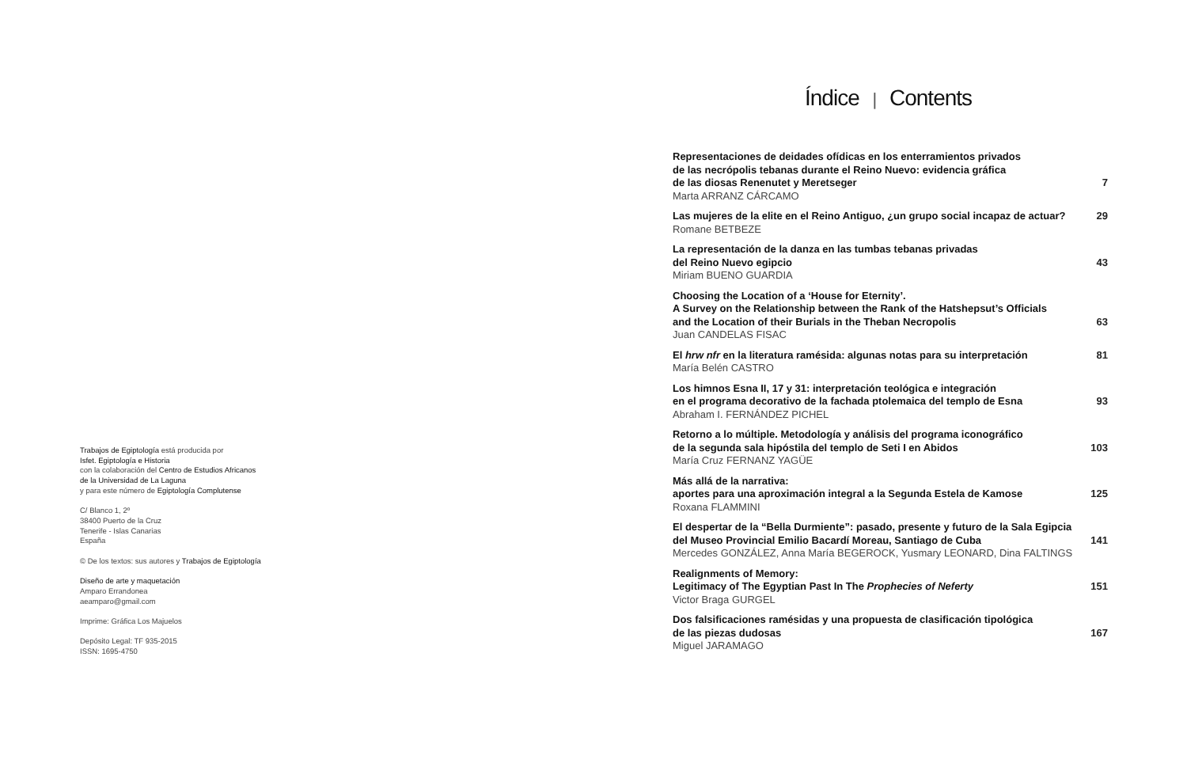Trabajos de Egiptología está producida por
Isfet. Egiptología e Historia
con la colaboración del Centro de Estudios Africanos
de la Universidad de La Laguna
y para este número de Egiptología Complutense
C/ Blanco 1, 2º
38400 Puerto de la Cruz
Tenerife - Islas Canarias
España
© De los textos: sus autores y Trabajos de Egiptología
Diseño de arte y maquetación
Amparo Errandonea
aeamparo@gmail.com
Imprime: Gráfica Los Majuelos
Depósito Legal: TF 935-2015
ISSN: 1695-4750
Índice | Contents
Representaciones de deidades ofídicas en los enterramientos privados
de las necrópolis tebanas durante el Reino Nuevo: evidencia gráfica
de las diosas Renenutet y Meretseger
Marta ARRANZ CÁRCAMO
7
Las mujeres de la elite en el Reino Antiguo, ¿un grupo social incapaz de actuar?
Romane BETBEZE
29
La representación de la danza en las tumbas tebanas privadas
del Reino Nuevo egipcio
Miriam BUENO GUARDIA
43
Choosing the Location of a ‘House for Eternity’.
A Survey on the Relationship between the Rank of the Hatshepsut’s Officials
and the Location of their Burials in the Theban Necropolis
Juan CANDELAS FISAC
63
El hrw nfr en la literatura ramésida: algunas notas para su interpretación
María Belén CASTRO
81
Los himnos Esna II, 17 y 31: interpretación teológica e integración
en el programa decorativo de la fachada ptolemaica del templo de Esna
Abraham I. FERNÁNDEZ PICHEL
93
Retorno a lo múltiple. Metodología y análisis del programa iconográfico
de la segunda sala hipóstila del templo de Seti I en Abidos
María Cruz FERNANZ YAGÜE
103
Más allá de la narrativa:
aportes para una aproximación integral a la Segunda Estela de Kamose
Roxana FLAMMINI
125
El despertar de la “Bella Durmiente”: pasado, presente y futuro de la Sala Egipcia
del Museo Provincial Emilio Bacardí Moreau, Santiago de Cuba
Mercedes GONZÁLEZ, Anna María BEGEROCK, Yusmary LEONARD, Dina FALTINGS
141
Realignments of Memory:
Legitimacy of The Egyptian Past In The Prophecies of Neferty
Victor Braga GURGEL
151
Dos falsificaciones ramésidas y una propuesta de clasificación tipológica
de las piezas dudosas
Miguel JARAMAGO
167